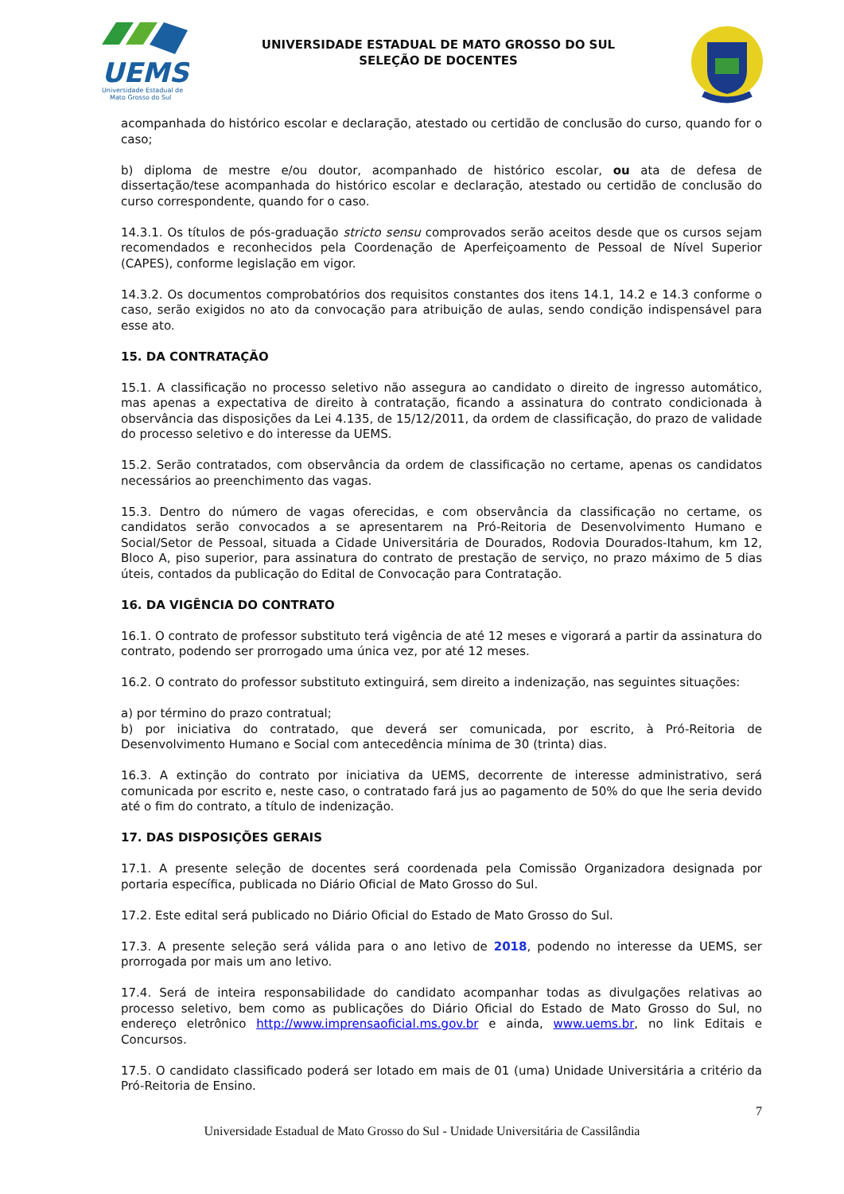UEMS
Universidade Estadual de
Mato Grosso do Sul
UNIVERSIDADE ESTADUAL DE MATO GROSSO DO SUL
SELEÇÃO DE DOCENTES
acompanhada do histórico escolar e declaração, atestado ou certidão de conclusão do curso, quando for o caso;
b) diploma de mestre e/ou doutor, acompanhado de histórico escolar, ou ata de defesa de dissertação/tese acompanhada do histórico escolar e declaração, atestado ou certidão de conclusão do curso correspondente, quando for o caso.
14.3.1. Os títulos de pós-graduação stricto sensu comprovados serão aceitos desde que os cursos sejam recomendados e reconhecidos pela Coordenação de Aperfeiçoamento de Pessoal de Nível Superior (CAPES), conforme legislação em vigor.
14.3.2. Os documentos comprobatórios dos requisitos constantes dos itens 14.1, 14.2 e 14.3 conforme o caso, serão exigidos no ato da convocação para atribuição de aulas, sendo condição indispensável para esse ato.
15. DA CONTRATAÇÃO
15.1. A classificação no processo seletivo não assegura ao candidato o direito de ingresso automático, mas apenas a expectativa de direito à contratação, ficando a assinatura do contrato condicionada à observância das disposições da Lei 4.135, de 15/12/2011, da ordem de classificação, do prazo de validade do processo seletivo e do interesse da UEMS.
15.2. Serão contratados, com observância da ordem de classificação no certame, apenas os candidatos necessários ao preenchimento das vagas.
15.3. Dentro do número de vagas oferecidas, e com observância da classificação no certame, os candidatos serão convocados a se apresentarem na Pró-Reitoria de Desenvolvimento Humano e Social/Setor de Pessoal, situada a Cidade Universitária de Dourados, Rodovia Dourados-Itahum, km 12, Bloco A, piso superior, para assinatura do contrato de prestação de serviço, no prazo máximo de 5 dias úteis, contados da publicação do Edital de Convocação para Contratação.
16. DA VIGÊNCIA DO CONTRATO
16.1. O contrato de professor substituto terá vigência de até 12 meses e vigorará a partir da assinatura do contrato, podendo ser prorrogado uma única vez, por até 12 meses.
16.2. O contrato do professor substituto extinguirá, sem direito a indenização, nas seguintes situações:
a) por término do prazo contratual;
b) por iniciativa do contratado, que deverá ser comunicada, por escrito, à Pró-Reitoria de Desenvolvimento Humano e Social com antecedência mínima de 30 (trinta) dias.
16.3. A extinção do contrato por iniciativa da UEMS, decorrente de interesse administrativo, será comunicada por escrito e, neste caso, o contratado fará jus ao pagamento de 50% do que lhe seria devido até o fim do contrato, a título de indenização.
17. DAS DISPOSIÇÕES GERAIS
17.1. A presente seleção de docentes será coordenada pela Comissão Organizadora designada por portaria específica, publicada no Diário Oficial de Mato Grosso do Sul.
17.2. Este edital será publicado no Diário Oficial do Estado de Mato Grosso do Sul.
17.3. A presente seleção será válida para o ano letivo de 2018, podendo no interesse da UEMS, ser prorrogada por mais um ano letivo.
17.4. Será de inteira responsabilidade do candidato acompanhar todas as divulgações relativas ao processo seletivo, bem como as publicações do Diário Oficial do Estado de Mato Grosso do Sul, no endereço eletrônico http://www.imprensaoficial.ms.gov.br e ainda, www.uems.br, no link Editais e Concursos.
17.5. O candidato classificado poderá ser lotado em mais de 01 (uma) Unidade Universitária a critério da Pró-Reitoria de Ensino.
7
Universidade Estadual de Mato Grosso do Sul - Unidade Universitária de Cassilândia